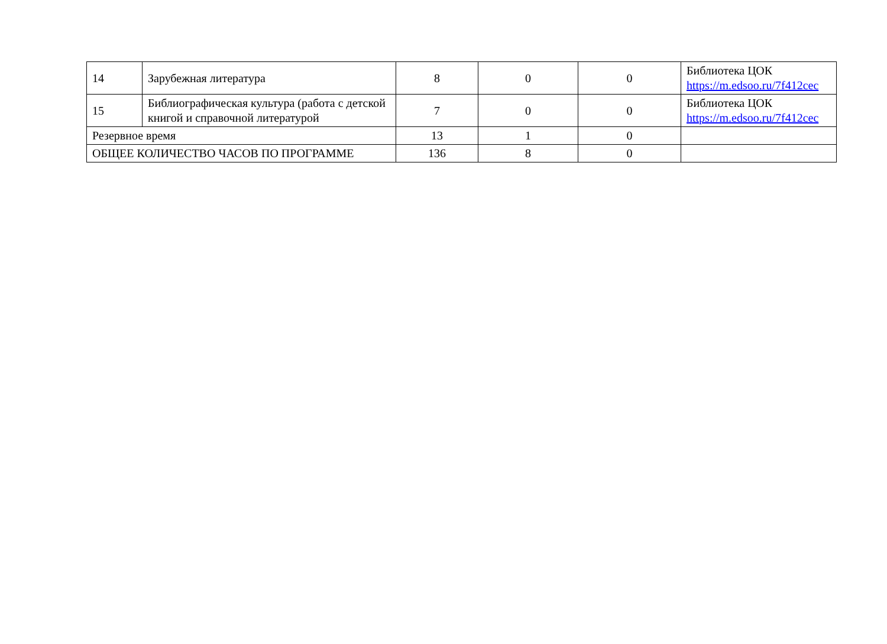| 14 | Зарубежная литература | 8 | 0 | 0 | Библиотека ЦОК https://m.edsoo.ru/7f412cec |
| 15 | Библиографическая культура (работа с детской книгой и справочной литературой | 7 | 0 | 0 | Библиотека ЦОК https://m.edsoo.ru/7f412cec |
| Резервное время | | 13 | 1 | 0 | |
| ОБЩЕЕ КОЛИЧЕСТВО ЧАСОВ ПО ПРОГРАММЕ | | 136 | 8 | 0 | |